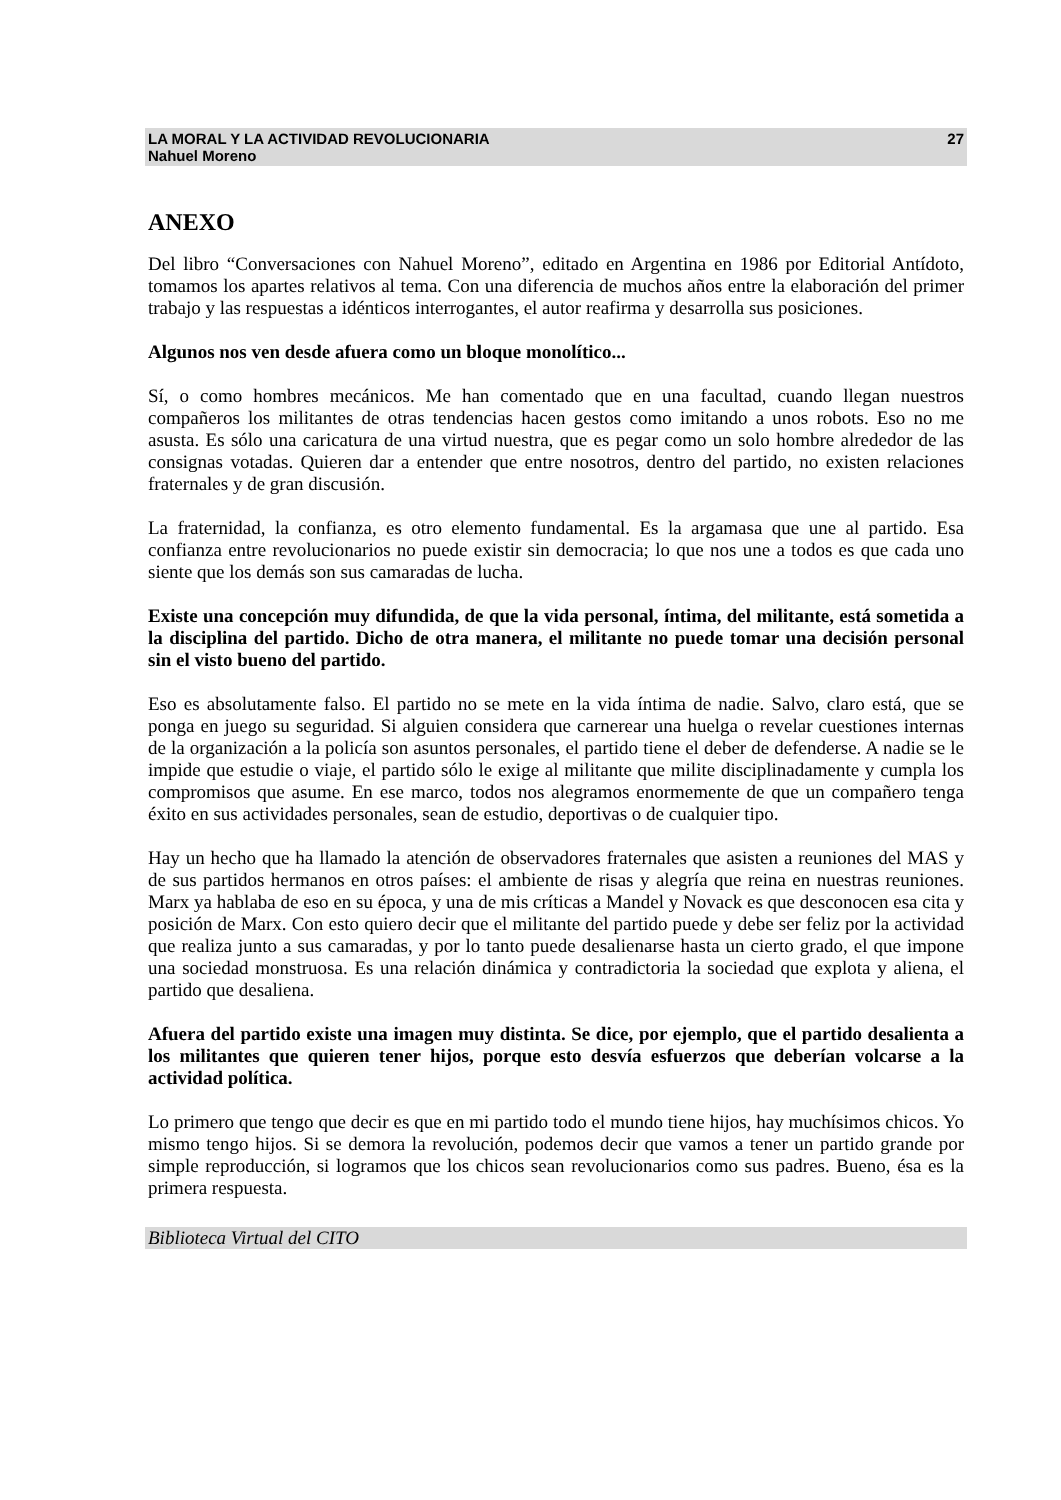LA MORAL Y LA ACTIVIDAD REVOLUCIONARIA
Nahuel Moreno 27
ANEXO
Del libro “Conversaciones con Nahuel Moreno”, editado en Argentina en 1986 por Editorial Antídoto, tomamos los apartes relativos al tema. Con una diferencia de muchos años entre la elaboración del primer trabajo y las respuestas a idénticos interrogantes, el autor reafirma y desarrolla sus posiciones.
Algunos nos ven desde afuera como un bloque monolítico...
Sí, o como hombres mecánicos. Me han comentado que en una facultad, cuando llegan nuestros compañeros los militantes de otras tendencias hacen gestos como imitando a unos robots. Eso no me asusta. Es sólo una caricatura de una virtud nuestra, que es pegar como un solo hombre alrededor de las consignas votadas. Quieren dar a entender que entre nosotros, dentro del partido, no existen relaciones fraternales y de gran discusión.
La fraternidad, la confianza, es otro elemento fundamental. Es la argamasa que une al partido. Esa confianza entre revolucionarios no puede existir sin democracia; lo que nos une a todos es que cada uno siente que los demás son sus camaradas de lucha.
Existe una concepción muy difundida, de que la vida personal, íntima, del militante, está sometida a la disciplina del partido. Dicho de otra manera, el militante no puede tomar una decisión personal sin el visto bueno del partido.
Eso es absolutamente falso. El partido no se mete en la vida íntima de nadie. Salvo, claro está, que se ponga en juego su seguridad. Si alguien considera que carnerear una huelga o revelar cuestiones internas de la organización a la policía son asuntos personales, el partido tiene el deber de defenderse. A nadie se le impide que estudie o viaje, el partido sólo le exige al militante que milite disciplinadamente y cumpla los compromisos que asume. En ese marco, todos nos alegramos enormemente de que un compañero tenga éxito en sus actividades personales, sean de estudio, deportivas o de cualquier tipo.
Hay un hecho que ha llamado la atención de observadores fraternales que asisten a reuniones del MAS y de sus partidos hermanos en otros países: el ambiente de risas y alegría que reina en nuestras reuniones. Marx ya hablaba de eso en su época, y una de mis críticas a Mandel y Novack es que desconocen esa cita y posición de Marx. Con esto quiero decir que el militante del partido puede y debe ser feliz por la actividad que realiza junto a sus camaradas, y por lo tanto puede desalienarse hasta un cierto grado, el que impone una sociedad monstruosa. Es una relación dinámica y contradictoria la sociedad que explota y aliena, el partido que desaliena.
Afuera del partido existe una imagen muy distinta. Se dice, por ejemplo, que el partido desalienta a los militantes que quieren tener hijos, porque esto desvía esfuerzos que deberían volcarse a la actividad política.
Lo primero que tengo que decir es que en mi partido todo el mundo tiene hijos, hay muchísimos chicos. Yo mismo tengo hijos. Si se demora la revolución, podemos decir que vamos a tener un partido grande por simple reproducción, si logramos que los chicos sean revolucionarios como sus padres. Bueno, ésa es la primera respuesta.
Biblioteca Virtual del CITO